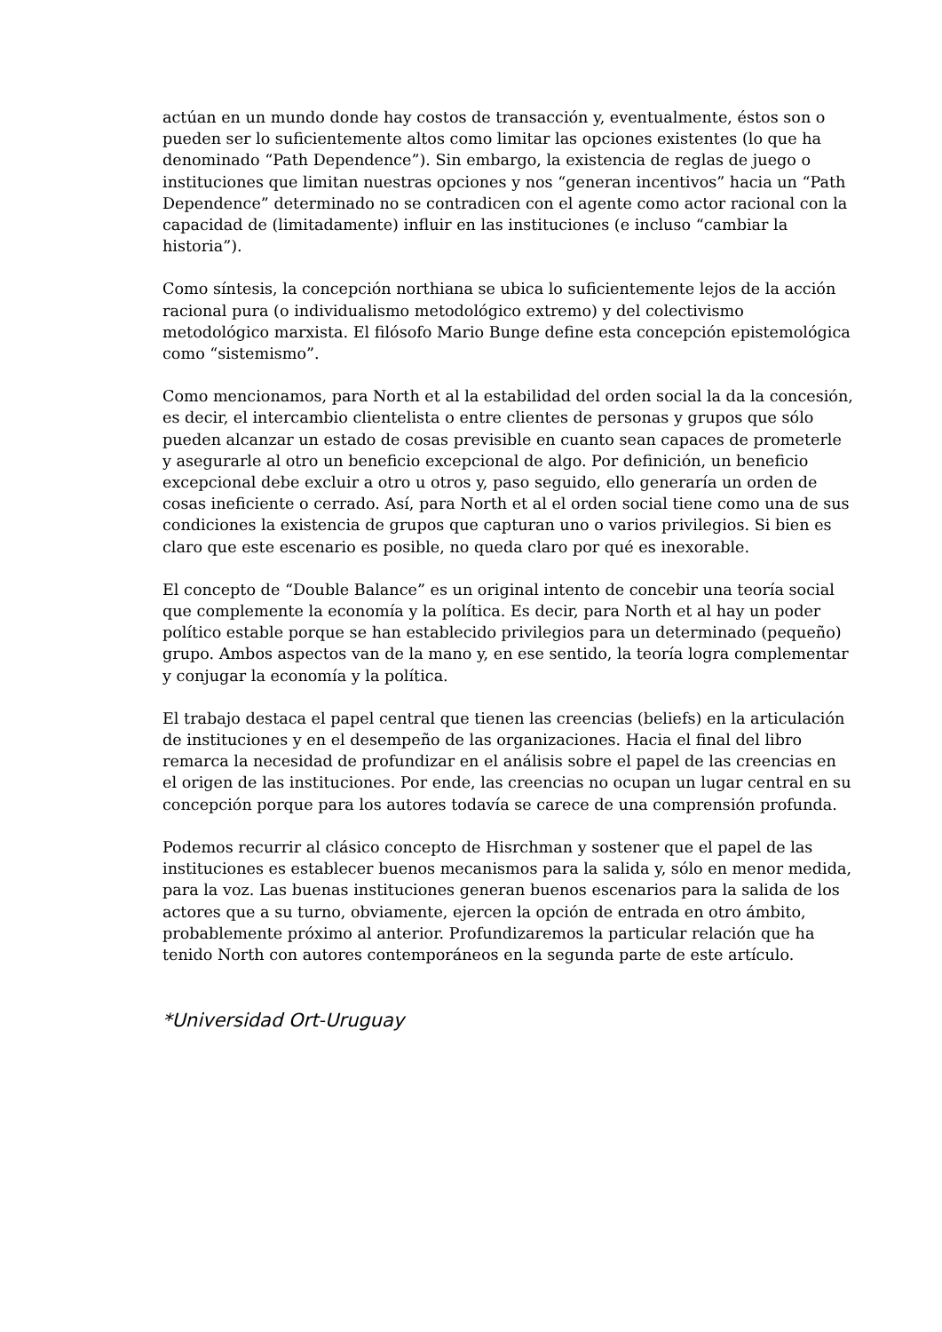actúan en un mundo donde hay costos de transacción y, eventualmente, éstos son o pueden ser lo suficientemente altos como limitar las opciones existentes (lo que ha denominado “Path Dependence”). Sin embargo, la existencia de reglas de juego o instituciones que limitan nuestras opciones y nos “generan incentivos” hacia un “Path Dependence” determinado no se contradicen con el agente como actor racional con la capacidad de (limitadamente) influir en las instituciones (e incluso “cambiar la historia”).
Como síntesis, la concepción northiana se ubica lo suficientemente lejos de la acción racional pura (o individualismo metodológico extremo) y del colectivismo metodológico marxista. El filósofo Mario Bunge define esta concepción epistemológica como “sistemismo”.
Como mencionamos, para North et al la estabilidad del orden social la da la concesión, es decir, el intercambio clientelista o entre clientes de personas y grupos que sólo pueden alcanzar un estado de cosas previsible en cuanto sean capaces de prometerle y asegurarle al otro un beneficio excepcional de algo. Por definición, un beneficio excepcional debe excluir a otro u otros y, paso seguido, ello generaría un orden de cosas ineficiente o cerrado. Así, para North et al el orden social tiene como una de sus condiciones la existencia de grupos que capturan uno o varios privilegios. Si bien es claro que este escenario es posible, no queda claro por qué es inexorable.
El concepto de “Double Balance” es un original intento de concebir una teoría social que complemente la economía y la política. Es decir, para North et al hay un poder político estable porque se han establecido privilegios para un determinado (pequeño) grupo. Ambos aspectos van de la mano y, en ese sentido, la teoría logra complementar y conjugar la economía y la política.
El trabajo destaca el papel central que tienen las creencias (beliefs) en la articulación de instituciones y en el desempeño de las organizaciones. Hacia el final del libro remarca la necesidad de profundizar en el análisis sobre el papel de las creencias en el origen de las instituciones. Por ende, las creencias no ocupan un lugar central en su concepción porque para los autores todavía se carece de una comprensión profunda.
Podemos recurrir al clásico concepto de Hisrchman y sostener que el papel de las instituciones es establecer buenos mecanismos para la salida y, sólo en menor medida, para la voz. Las buenas instituciones generan buenos escenarios para la salida de los actores que a su turno, obviamente, ejercen la opción de entrada en otro ámbito, probablemente próximo al anterior. Profundizaremos la particular relación que ha tenido North con autores contemporáneos en la segunda parte de este artículo.
*Universidad Ort-Uruguay